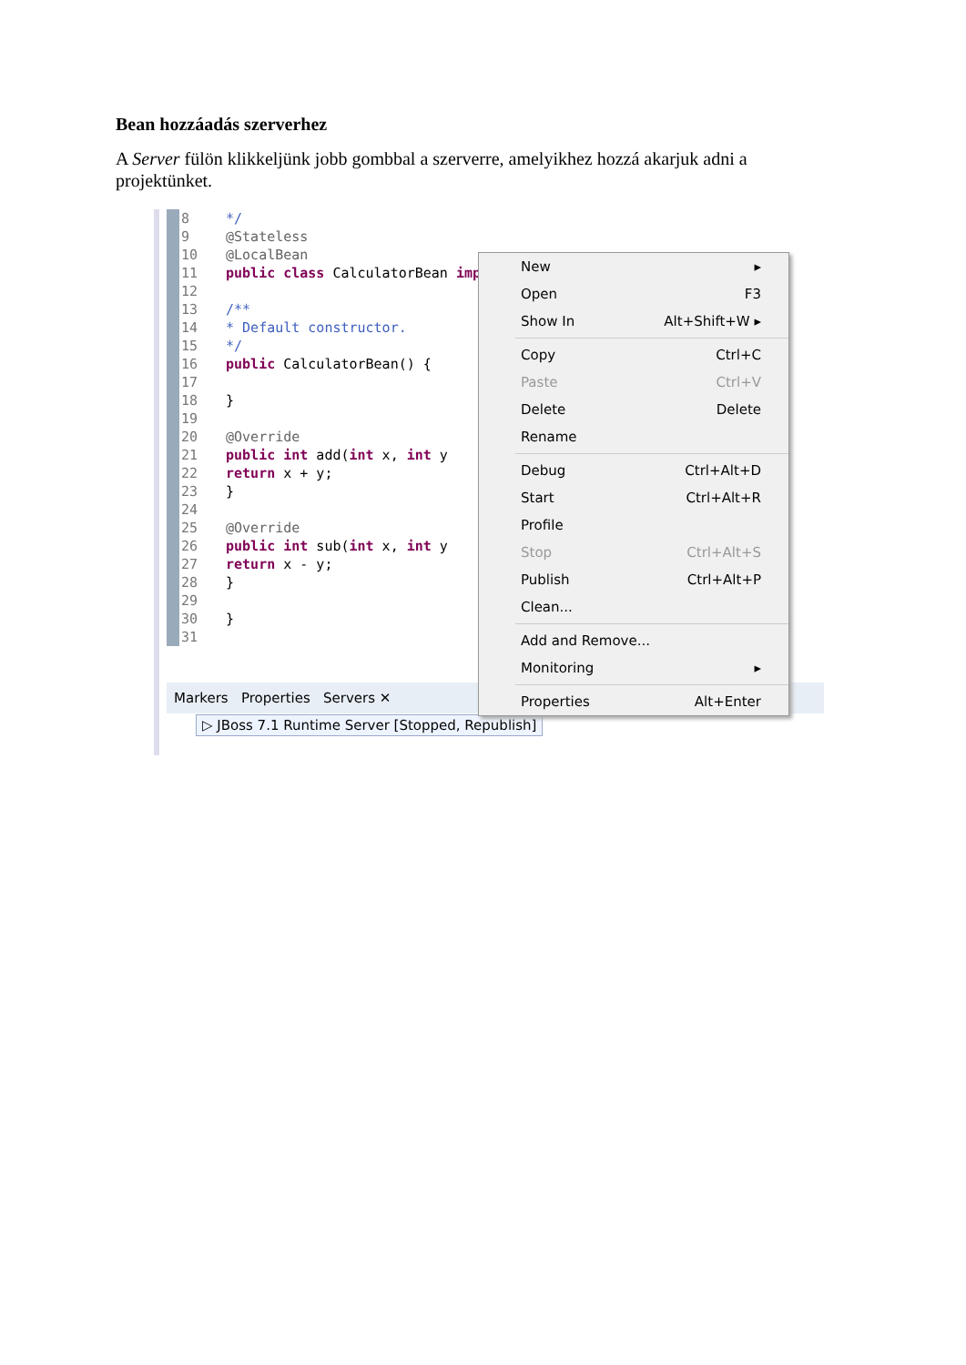Bean hozzáadás szerverhez
A Server fülön klikkeljünk jobb gombbal a szerverre, amelyikhez hozzá akarjuk adni a projektünket.
8 */
9 @Stateless
10 @LocalBean
11 public class CalculatorBean imp
12
13 /**
14 * Default constructor.
15 */
16 public CalculatorBean() {
17
18 }
19
20 @Override
21 public int add(int x, int y
22 return x + y;
23 }
24
25 @Override
26 public int sub(int x, int y
27 return x - y;
28 }
29
30 }
31
Markers Properties Servers ✕
▷ JBoss 7.1 Runtime Server [Stopped, Republish]
New ▸
Open F3
Show In Alt+Shift+W ▸
Copy Ctrl+C
Paste Ctrl+V
Delete Delete
Rename
Debug Ctrl+Alt+D
Start Ctrl+Alt+R
Profile
Stop Ctrl+Alt+S
Publish Ctrl+Alt+P
Clean...
Add and Remove...
Monitoring ▸
Properties Alt+Enter